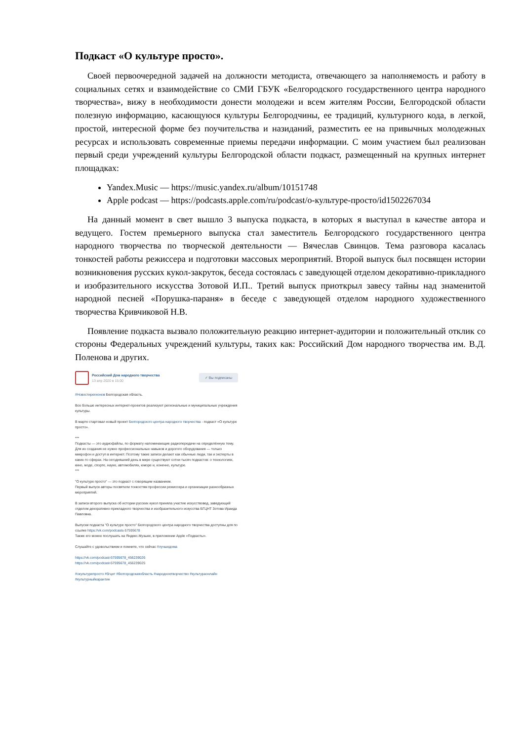Подкаст «О культуре просто».
Своей первоочередной задачей на должности методиста, отвечающего за наполняемость и работу в социальных сетях и взаимодействие со СМИ ГБУК «Белгородского государственного центра народного творчества», вижу в необходимости донести молодежи и всем жителям России, Белгородской области полезную информацию, касающуюся культуры Белгородчины, ее традиций, культурного кода, в легкой, простой, интересной форме без поучительства и назиданий, разместить ее на привычных молодежных ресурсах и использовать современные приемы передачи информации. С моим участием был реализован первый среди учреждений культуры Белгородской области подкаст, размещенный на крупных интернет площадках:
Yandex.Music — https://music.yandex.ru/album/10151748
Apple podcast — https://podcasts.apple.com/ru/podcast/о-культуре-просто/id1502267034
На данный момент в свет вышло 3 выпуска подкаста, в которых я выступал в качестве автора и ведущего. Гостем премьерного выпуска стал заместитель Белгородского государственного центра народного творчества по творческой деятельности — Вячеслав Свинцов. Тема разговора касалась тонкостей работы режиссера и подготовки массовых мероприятий. Второй выпуск был посвящен истории возникновения русских кукол-закруток, беседа состоялась с заведующей отделом декоративно-прикладного и изобразительного искусства Зотовой И.П.. Третий выпуск приоткрыл завесу тайны над знаменитой народной песней «Порушка-параня» в беседе с заведующей отделом народного художественного творчества Кривчиковой Н.В.
Появление подкаста вызвало положительную реакцию интернет-аудитории и положительный отклик со стороны Федеральных учреждений культуры, таких как: Российский Дом народного творчества им. В.Д. Поленова и других.
Российский Дом народного творчества
13 апр 2020 в 15:00
✓ Вы подписаны
#Новостирегионов Белгородская область.
Все больше интересных интернет-проектов реализуют региональные и муниципальные учреждения культуры.
В марте стартовал новый проект Белгородского центра народного творчества - подкаст «О культуре просто».
***
Подкасты — это аудиофайлы, по формату напоминающие радиопередачи на определённую тему. Для их создания не нужно профессиональных навыков и дорогого оборудования — только микрофон и доступ в интернет. Поэтому такие записи делают как обычные люди, так и эксперты в каких-то сферах. На сегодняшний день в мире существуют сотни тысяч подкастов: о технологиях, кино, моде, спорте, науке, автомобилях, юморе и, конечно, культуре.
***
"О культуре просто" — это подкаст с говорящим названием.
Первый выпуск авторы посвятили тонкостям профессии режиссера и организации разнообразных мероприятий.
В записи второго выпуска об истории русских кукол приняла участие искусствовед, заведующий отделом декоративно-прикладного творчества и изобразительного искусства БГЦНТ Зотова Ираида Павловна.
Выпуски подкаста "О культуре просто" Белгородского центра народного творчества доступны для по ссылке https://vk.com/podcasts-57595678
Также его можно послушать на Яндекс.Музыке, в приложении Apple «Подкасты».
Слушайте с удовольствием и помните, что сейчас #лучшедома
https://vk.com/podcast-57595678_456239026
https://vk.com/podcast-57595678_456239025
#окультурепросто #бгцнт #белгородскаяобласть #народноетворчество #культураонлайн #культурныйкарантин